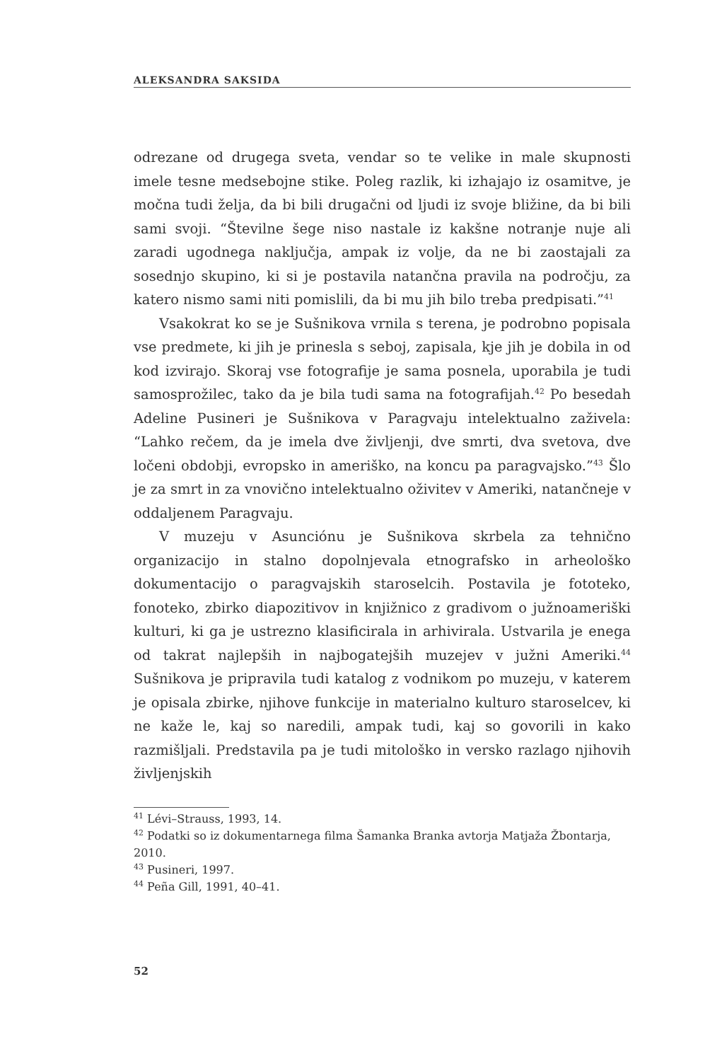ALEKSANDRA SAKSIDA
odrezane od drugega sveta, vendar so te velike in male skupnosti imele tesne medsebojne stike. Poleg razlik, ki izhajajo iz osamitve, je močna tudi želja, da bi bili drugačni od ljudi iz svoje bližine, da bi bili sami svoji. “Številne šege niso nastale iz kakšne notranje nuje ali zaradi ugodnega naključja, ampak iz volje, da ne bi zaostajali za sosednjo skupino, ki si je postavila natančna pravila na področju, za katero nismo sami niti pomislili, da bi mu jih bilo treba predpisati.”<sup>41</sup>
Vsakokrat ko se je Sušnikova vrnila s terena, je podrobno popisala vse predmete, ki jih je prinesla s seboj, zapisala, kje jih je dobila in od kod izvirajo. Skoraj vse fotografije je sama posnela, uporabila je tudi samosprožilec, tako da je bila tudi sama na fotografijah.<sup>42</sup> Po besedah Adeline Pusineri je Sušnikova v Paragvaju intelektualno zaživela: “Lahko rečem, da je imela dve življenji, dve smrti, dva svetova, dve ločeni obdobji, evropsko in ameriško, na koncu pa paragvajsko.”<sup>43</sup> Šlo je za smrt in za vnovično intelektualno oživitev v Ameriki, natančneje v oddaljenem Paragvaju.
V muzeju v Asunciónu je Sušnikova skrbela za tehnično organizacijo in stalno dopolnjevala etnografsko in arheološko dokumentacijo o paragvajskih staroselcih. Postavila je fototeko, fonoteko, zbirko diapozitivov in knjižnico z gradivom o južnoameriški kulturi, ki ga je ustrezno klasificirala in arhivirala. Ustvarila je enega od takrat najlepših in najbogatejših muzejev v južni Ameriki.<sup>44</sup> Sušnikova je pripravila tudi katalog z vodnikom po muzeju, v katerem je opisala zbirke, njihove funkcije in materialno kulturo staroselcev, ki ne kaže le, kaj so naredili, ampak tudi, kaj so govorili in kako razmišljali. Predstavila pa je tudi mitološko in versko razlago njihovih življenjskih
<sup>41</sup> Lévi–Strauss, 1993, 14.
<sup>42</sup> Podatki so iz dokumentarnega filma Šamanka Branka avtorja Matjaža Žbontarja, 2010.
<sup>43</sup> Pusineri, 1997.
<sup>44</sup> Peña Gill, 1991, 40–41.
52